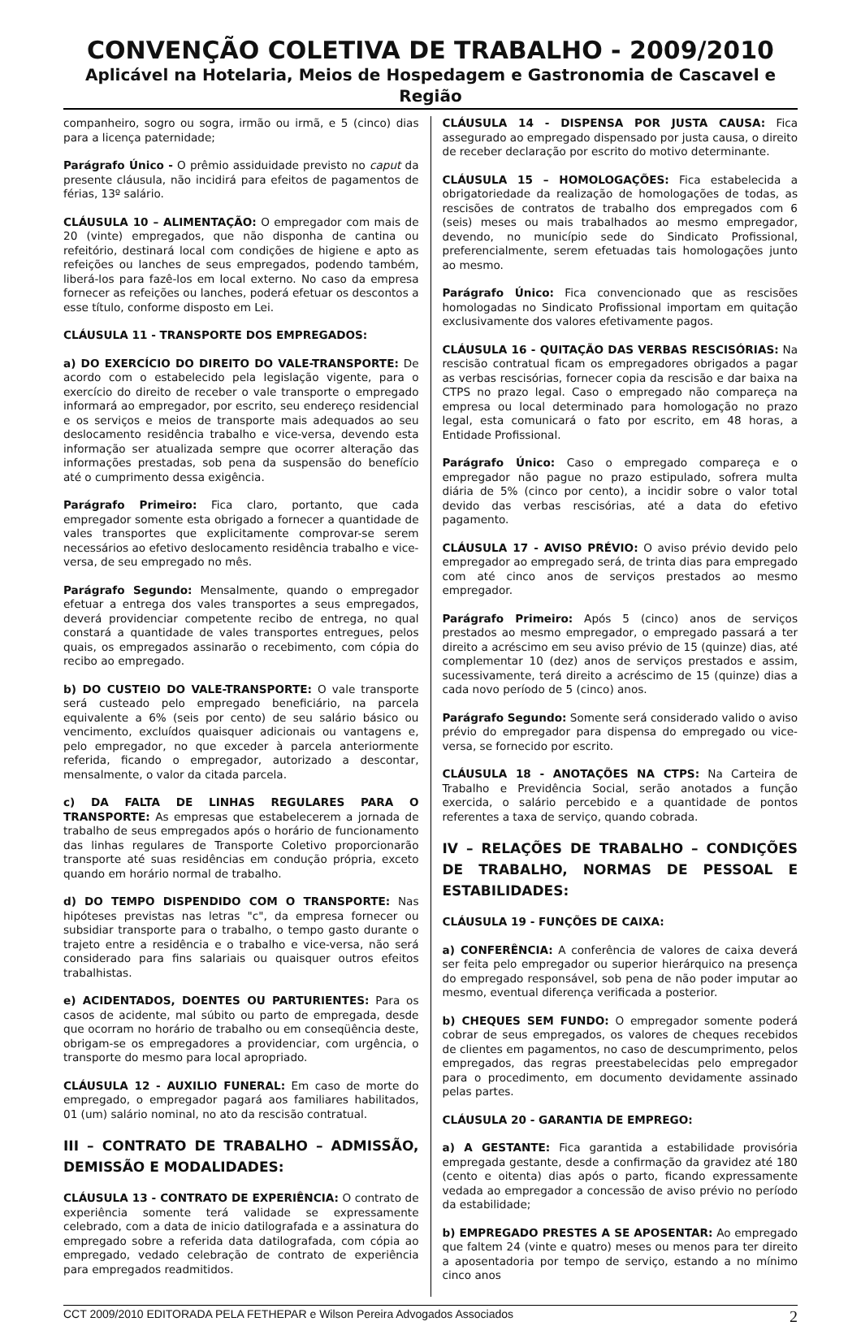CONVENÇÃO COLETIVA DE TRABALHO - 2009/2010
Aplicável na Hotelaria, Meios de Hospedagem e Gastronomia de Cascavel e Região
companheiro, sogro ou sogra, irmão ou irmã, e 5 (cinco) dias para a licença paternidade;
Parágrafo Único - O prêmio assiduidade previsto no caput da presente cláusula, não incidirá para efeitos de pagamentos de férias, 13º salário.
CLÁUSULA 10 – ALIMENTAÇÃO: O empregador com mais de 20 (vinte) empregados, que não disponha de cantina ou refeitório, destinará local com condições de higiene e apto as refeições ou lanches de seus empregados, podendo também, liberá-los para fazê-los em local externo. No caso da empresa fornecer as refeições ou lanches, poderá efetuar os descontos a esse título, conforme disposto em Lei.
CLÁUSULA 11 - TRANSPORTE DOS EMPREGADOS:
a) DO EXERCÍCIO DO DIREITO DO VALE-TRANSPORTE: De acordo com o estabelecido pela legislação vigente, para o exercício do direito de receber o vale transporte o empregado informará ao empregador, por escrito, seu endereço residencial e os serviços e meios de transporte mais adequados ao seu deslocamento residência trabalho e vice-versa, devendo esta informação ser atualizada sempre que ocorrer alteração das informações prestadas, sob pena da suspensão do benefício até o cumprimento dessa exigência.
Parágrafo Primeiro: Fica claro, portanto, que cada empregador somente esta obrigado a fornecer a quantidade de vales transportes que explicitamente comprovar-se serem necessários ao efetivo deslocamento residência trabalho e vice-versa, de seu empregado no mês.
Parágrafo Segundo: Mensalmente, quando o empregador efetuar a entrega dos vales transportes a seus empregados, deverá providenciar competente recibo de entrega, no qual constará a quantidade de vales transportes entregues, pelos quais, os empregados assinarão o recebimento, com cópia do recibo ao empregado.
b) DO CUSTEIO DO VALE-TRANSPORTE: O vale transporte será custeado pelo empregado beneficiário, na parcela equivalente a 6% (seis por cento) de seu salário básico ou vencimento, excluídos quaisquer adicionais ou vantagens e, pelo empregador, no que exceder à parcela anteriormente referida, ficando o empregador, autorizado a descontar, mensalmente, o valor da citada parcela.
c) DA FALTA DE LINHAS REGULARES PARA O TRANSPORTE: As empresas que estabelecerem a jornada de trabalho de seus empregados após o horário de funcionamento das linhas regulares de Transporte Coletivo proporcionarão transporte até suas residências em condução própria, exceto quando em horário normal de trabalho.
d) DO TEMPO DISPENDIDO COM O TRANSPORTE: Nas hipóteses previstas nas letras "c", da empresa fornecer ou subsidiar transporte para o trabalho, o tempo gasto durante o trajeto entre a residência e o trabalho e vice-versa, não será considerado para fins salariais ou quaisquer outros efeitos trabalhistas.
e) ACIDENTADOS, DOENTES OU PARTURIENTES: Para os casos de acidente, mal súbito ou parto de empregada, desde que ocorram no horário de trabalho ou em conseqüência deste, obrigam-se os empregadores a providenciar, com urgência, o transporte do mesmo para local apropriado.
CLÁUSULA 12 - AUXILIO FUNERAL: Em caso de morte do empregado, o empregador pagará aos familiares habilitados, 01 (um) salário nominal, no ato da rescisão contratual.
III – CONTRATO DE TRABALHO – ADMISSÃO, DEMISSÃO E MODALIDADES:
CLÁUSULA 13 - CONTRATO DE EXPERIÊNCIA: O contrato de experiência somente terá validade se expressamente celebrado, com a data de inicio datilografada e a assinatura do empregado sobre a referida data datilografada, com cópia ao empregado, vedado celebração de contrato de experiência para empregados readmitidos.
CLÁUSULA 14 - DISPENSA POR JUSTA CAUSA: Fica assegurado ao empregado dispensado por justa causa, o direito de receber declaração por escrito do motivo determinante.
CLÁUSULA 15 – HOMOLOGAÇÕES: Fica estabelecida a obrigatoriedade da realização de homologações de todas, as rescisões de contratos de trabalho dos empregados com 6 (seis) meses ou mais trabalhados ao mesmo empregador, devendo, no município sede do Sindicato Profissional, preferencialmente, serem efetuadas tais homologações junto ao mesmo.
Parágrafo Único: Fica convencionado que as rescisões homologadas no Sindicato Profissional importam em quitação exclusivamente dos valores efetivamente pagos.
CLÁUSULA 16 - QUITAÇÃO DAS VERBAS RESCISÓRIAS: Na rescisão contratual ficam os empregadores obrigados a pagar as verbas rescisórias, fornecer copia da rescisão e dar baixa na CTPS no prazo legal. Caso o empregado não compareça na empresa ou local determinado para homologação no prazo legal, esta comunicará o fato por escrito, em 48 horas, a Entidade Profissional.
Parágrafo Único: Caso o empregado compareça e o empregador não pague no prazo estipulado, sofrera multa diária de 5% (cinco por cento), a incidir sobre o valor total devido das verbas rescisórias, até a data do efetivo pagamento.
CLÁUSULA 17 - AVISO PRÉVIO: O aviso prévio devido pelo empregador ao empregado será, de trinta dias para empregado com até cinco anos de serviços prestados ao mesmo empregador.
Parágrafo Primeiro: Após 5 (cinco) anos de serviços prestados ao mesmo empregador, o empregado passará a ter direito a acréscimo em seu aviso prévio de 15 (quinze) dias, até complementar 10 (dez) anos de serviços prestados e assim, sucessivamente, terá direito a acréscimo de 15 (quinze) dias a cada novo período de 5 (cinco) anos.
Parágrafo Segundo: Somente será considerado valido o aviso prévio do empregador para dispensa do empregado ou vice-versa, se fornecido por escrito.
CLÁUSULA 18 - ANOTAÇÕES NA CTPS: Na Carteira de Trabalho e Previdência Social, serão anotados a função exercida, o salário percebido e a quantidade de pontos referentes a taxa de serviço, quando cobrada.
IV – RELAÇÕES DE TRABALHO – CONDIÇÕES DE TRABALHO, NORMAS DE PESSOAL E ESTABILIDADES:
CLÁUSULA 19 - FUNÇÕES DE CAIXA:
a) CONFERÊNCIA: A conferência de valores de caixa deverá ser feita pelo empregador ou superior hierárquico na presença do empregado responsável, sob pena de não poder imputar ao mesmo, eventual diferença verificada a posterior.
b) CHEQUES SEM FUNDO: O empregador somente poderá cobrar de seus empregados, os valores de cheques recebidos de clientes em pagamentos, no caso de descumprimento, pelos empregados, das regras preestabelecidas pelo empregador para o procedimento, em documento devidamente assinado pelas partes.
CLÁUSULA 20 - GARANTIA DE EMPREGO:
a) A GESTANTE: Fica garantida a estabilidade provisória empregada gestante, desde a confirmação da gravidez até 180 (cento e oitenta) dias após o parto, ficando expressamente vedada ao empregador a concessão de aviso prévio no período da estabilidade;
b) EMPREGADO PRESTES A SE APOSENTAR: Ao empregado que faltem 24 (vinte e quatro) meses ou menos para ter direito a aposentadoria por tempo de serviço, estando a no mínimo cinco anos
CCT 2009/2010 EDITORADA PELA FETHEPAR e Wilson Pereira Advogados Associados 2